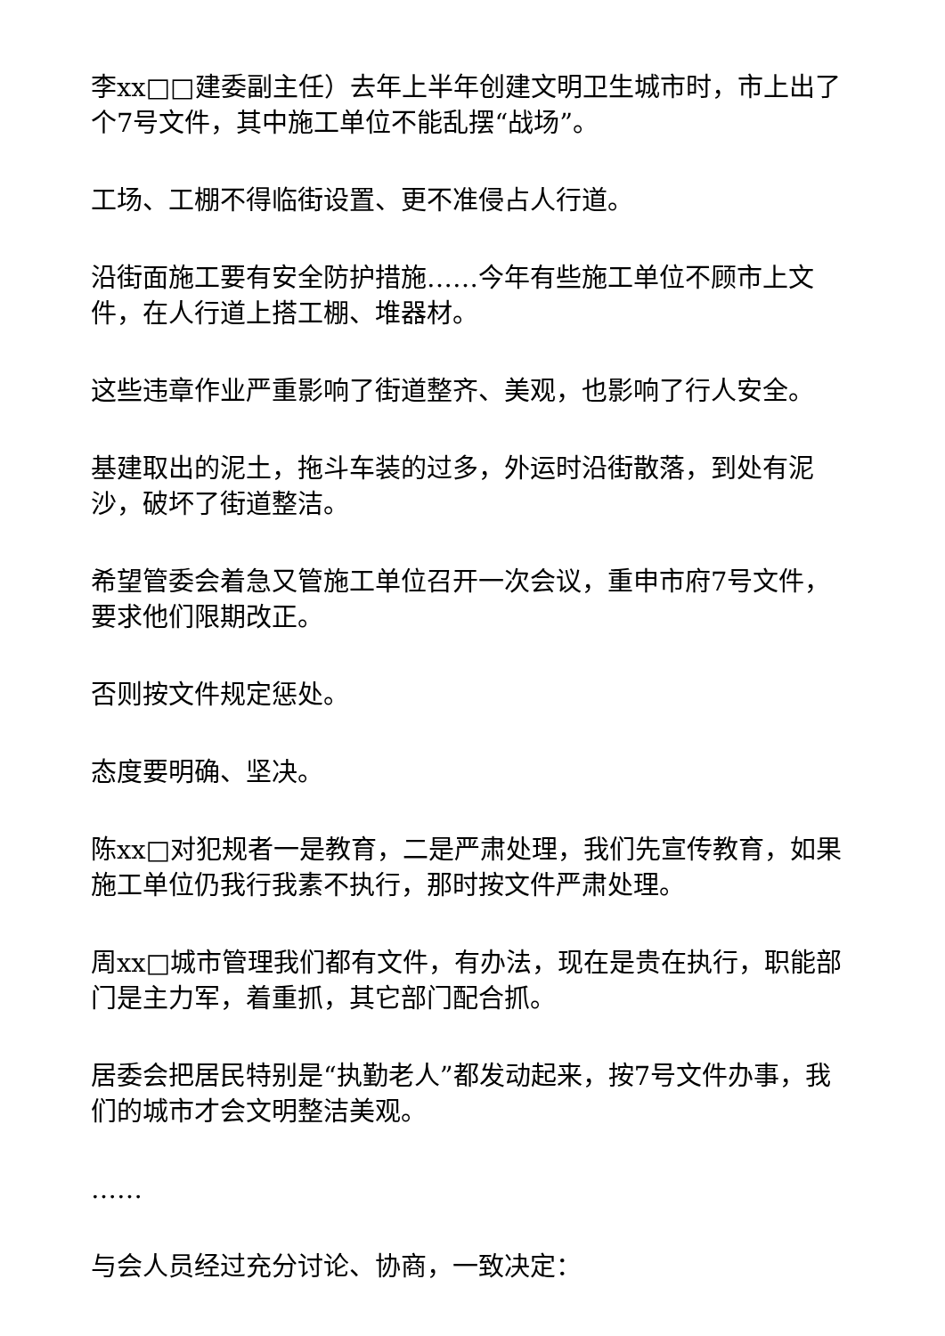李xx□□建委副主任）去年上半年创建文明卫生城市时，市上出了个7号文件，其中施工单位不能乱摆“战场”。
工场、工棚不得临街设置、更不准侵占人行道。
沿街面施工要有安全防护措施……今年有些施工单位不顾市上文件，在人行道上搭工棚、堆器材。
这些违章作业严重影响了街道整齐、美观，也影响了行人安全。
基建取出的泥土，拖斗车装的过多，外运时沿街散落，到处有泥沙，破坏了街道整洁。
希望管委会着急又管施工单位召开一次会议，重申市府7号文件，要求他们限期改正。
否则按文件规定惩处。
态度要明确、坚决。
陈xx□对犯规者一是教育，二是严肃处理，我们先宣传教育，如果施工单位仍我行我素不执行，那时按文件严肃处理。
周xx□城市管理我们都有文件，有办法，现在是贵在执行，职能部门是主力军，着重抓，其它部门配合抓。
居委会把居民特别是“执勤老人”都发动起来，按7号文件办事，我们的城市才会文明整洁美观。
……
与会人员经过充分讨论、协商，一致决定：